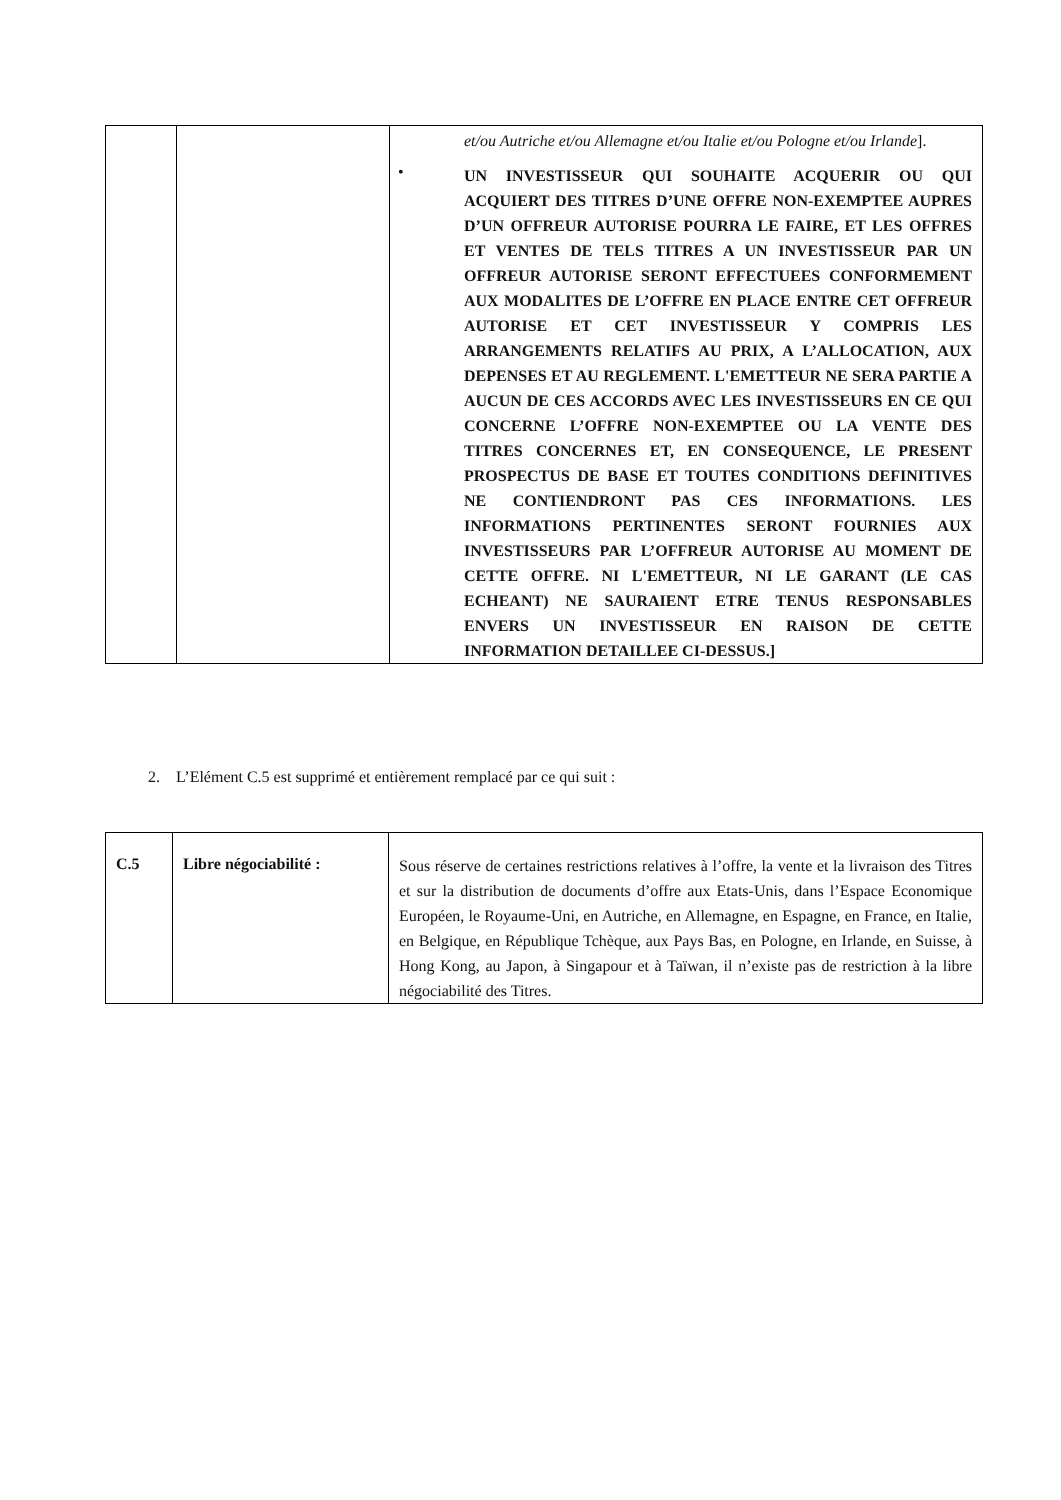| | | et/ou Autriche et/ou Allemagne et/ou Italie et/ou Pologne et/ou Irlande ]. • UN INVESTISSEUR QUI SOUHAITE ACQUERIR OU QUI ACQUIERT DES TITRES D’UNE OFFRE NON-EXEMPTEE AUPRES D’UN OFFREUR AUTORISE POURRA LE FAIRE, ET LES OFFRES ET VENTES DE TELS TITRES A UN INVESTISSEUR PAR UN OFFREUR AUTORISE SERONT EFFECTUEES CONFORMEMENT AUX MODALITES DE L’OFFRE EN PLACE ENTRE CET OFFREUR AUTORISE ET CET INVESTISSEUR Y COMPRIS LES ARRANGEMENTS RELATIFS AU PRIX, A L’ALLOCATION, AUX DEPENSES ET AU REGLEMENT. L'EMETTEUR NE SERA PARTIE A AUCUN DE CES ACCORDS AVEC LES INVESTISSEURS EN CE QUI CONCERNE L’OFFRE NON-EXEMPTEE OU LA VENTE DES TITRES CONCERNES ET, EN CONSEQUENCE, LE PRESENT PROSPECTUS DE BASE ET TOUTES CONDITIONS DEFINITIVES NE CONTIENDRONT PAS CES INFORMATIONS. LES INFORMATIONS PERTINENTES SERONT FOURNIES AUX INVESTISSEURS PAR L’OFFREUR AUTORISE AU MOMENT DE CETTE OFFRE. NI L'EMETTEUR, NI LE GARANT (LE CAS ECHEANT) NE SAURAIENT ETRE TENUS RESPONSABLES ENVERS UN INVESTISSEUR EN RAISON DE CETTE INFORMATION DETAILLEE CI-DESSUS.] |
2. L’Elément C.5 est supprimé et entièrement remplacé par ce qui suit :
| C.5 | Libre négociabilité : | Sous réserve de certaines restrictions relatives à l’offre, la vente et la livraison des Titres et sur la distribution de documents d’offre aux Etats-Unis, dans l’Espace Economique Européen, le Royaume-Uni, en Autriche, en Allemagne, en Espagne, en France, en Italie, en Belgique, en République Tchèque, aux Pays Bas, en Pologne, en Irlande, en Suisse, à Hong Kong, au Japon, à Singapour et à Taïwan, il n’existe pas de restriction à la libre négociabilité des Titres. |